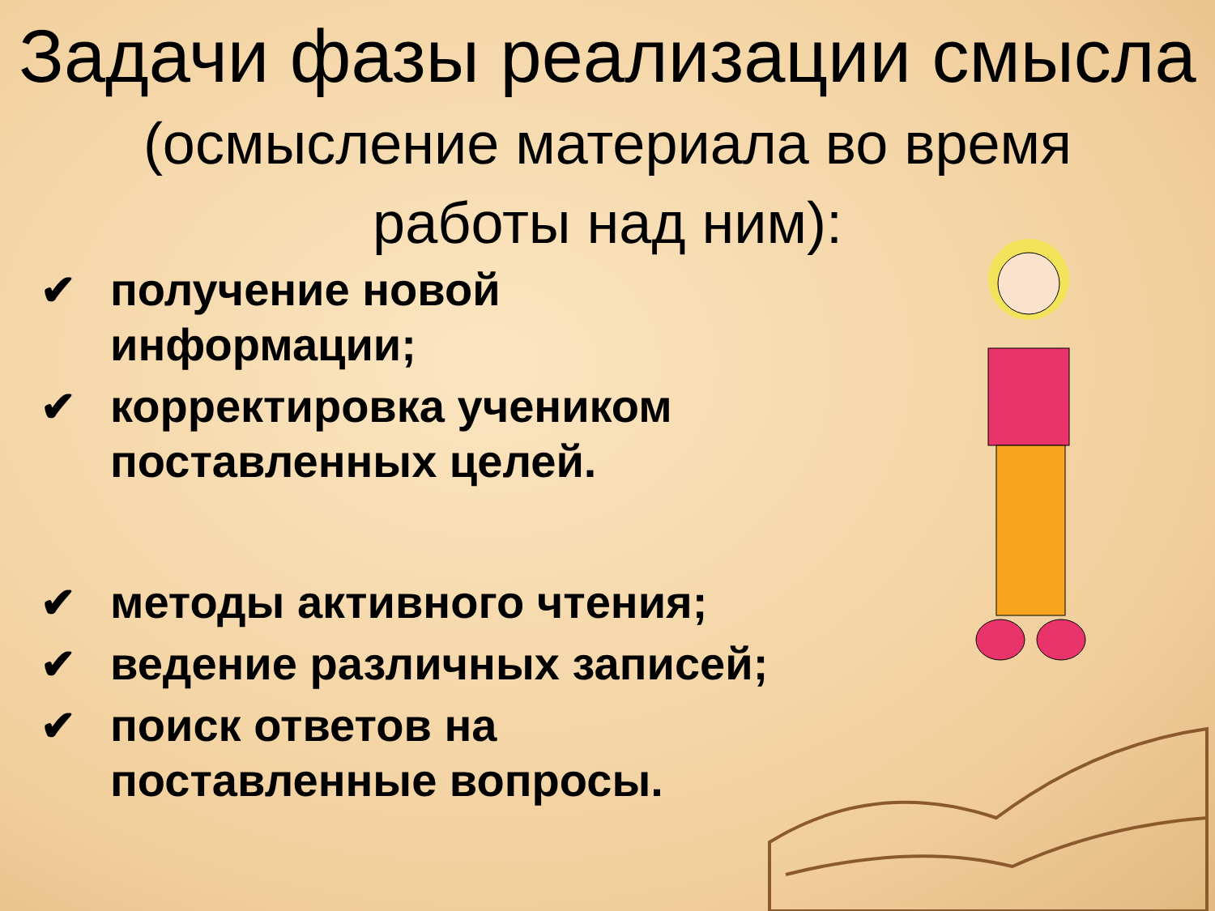Задачи фазы реализации смысла
(осмысление материала во время работы над ним):
✔ получение новой информации;
✔ корректировка учеником поставленных целей.
✔ методы активного чтения;
✔ ведение различных записей;
✔ поиск ответов на поставленные вопросы.